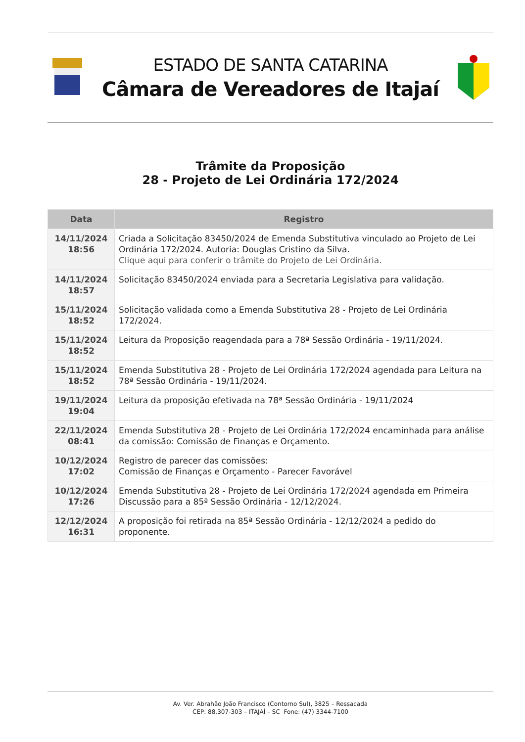ESTADO DE SANTA CATARINA
Câmara de Vereadores de Itajaí
Trâmite da Proposição
28 - Projeto de Lei Ordinária 172/2024
| Data | Registro |
| --- | --- |
| 14/11/2024 18:56 | Criada a Solicitação 83450/2024 de Emenda Substitutiva vinculado ao Projeto de Lei Ordinária 172/2024. Autoria: Douglas Cristino da Silva. Clique aqui para conferir o trâmite do Projeto de Lei Ordinária. |
| 14/11/2024 18:57 | Solicitação 83450/2024 enviada para a Secretaria Legislativa para validação. |
| 15/11/2024 18:52 | Solicitação validada como a Emenda Substitutiva 28 - Projeto de Lei Ordinária 172/2024. |
| 15/11/2024 18:52 | Leitura da Proposição reagendada para a 78ª Sessão Ordinária - 19/11/2024. |
| 15/11/2024 18:52 | Emenda Substitutiva 28 - Projeto de Lei Ordinária 172/2024 agendada para Leitura na 78ª Sessão Ordinária - 19/11/2024. |
| 19/11/2024 19:04 | Leitura da proposição efetivada na 78ª Sessão Ordinária - 19/11/2024 |
| 22/11/2024 08:41 | Emenda Substitutiva 28 - Projeto de Lei Ordinária 172/2024 encaminhada para análise da comissão: Comissão de Finanças e Orçamento. |
| 10/12/2024 17:02 | Registro de parecer das comissões: Comissão de Finanças e Orçamento - Parecer Favorável |
| 10/12/2024 17:26 | Emenda Substitutiva 28 - Projeto de Lei Ordinária 172/2024 agendada em Primeira Discussão para a 85ª Sessão Ordinária - 12/12/2024. |
| 12/12/2024 16:31 | A proposição foi retirada na 85ª Sessão Ordinária - 12/12/2024 a pedido do proponente. |
Av. Ver. Abrahão João Francisco (Contorno Sul), 3825 – Ressacada
CEP: 88.307-303 – ITAJAÍ – SC Fone: (47) 3344-7100